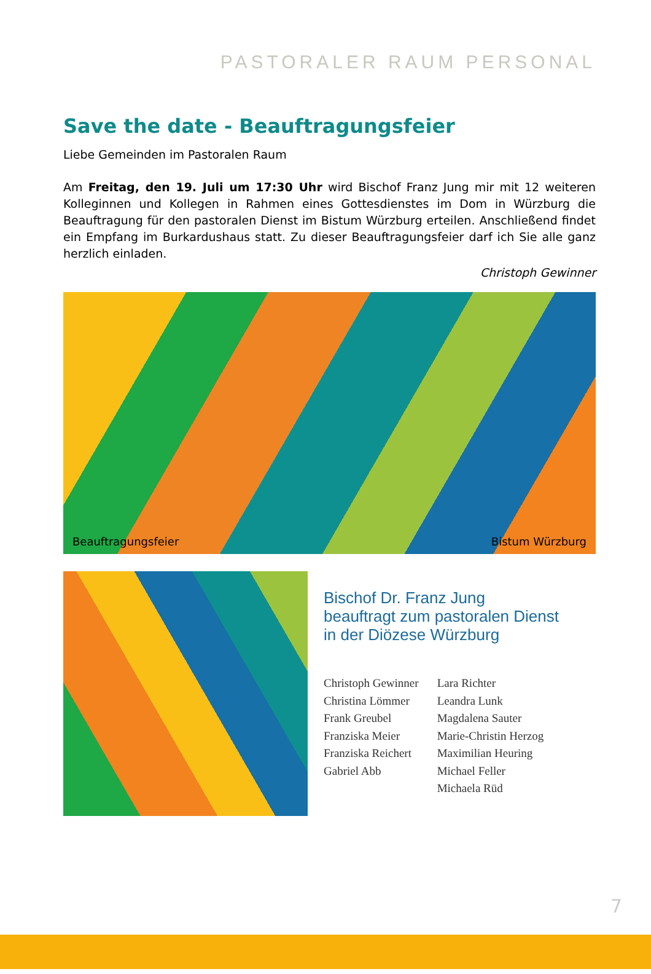PASTORALER RAUM PERSONAL
Save the date - Beauftragungsfeier
Liebe Gemeinden im Pastoralen Raum
Am Freitag, den 19. Juli um 17:30 Uhr wird Bischof Franz Jung mir mit 12 weiteren Kolleginnen und Kollegen in Rahmen eines Gottesdienstes im Dom in Würzburg die Beauftragung für den pastoralen Dienst im Bistum Würzburg erteilen. Anschließend findet ein Empfang im Burkardushaus statt. Zu dieser Beauftragungsfeier darf ich Sie alle ganz herzlich einladen.
Christoph Gewinner
Beauftragungsfeier Bistum Würzburg
Bischof Dr. Franz Jung
beauftragt zum pastoralen Dienst
in der Diözese Würzburg
Christoph Gewinner
Christina Lömmer
Frank Greubel
Franziska Meier
Franziska Reichert
Gabriel Abb
Lara Richter
Leandra Lunk
Magdalena Sauter
Marie-Christin Herzog
Maximilian Heuring
Michael Feller
Michaela Rüd
7